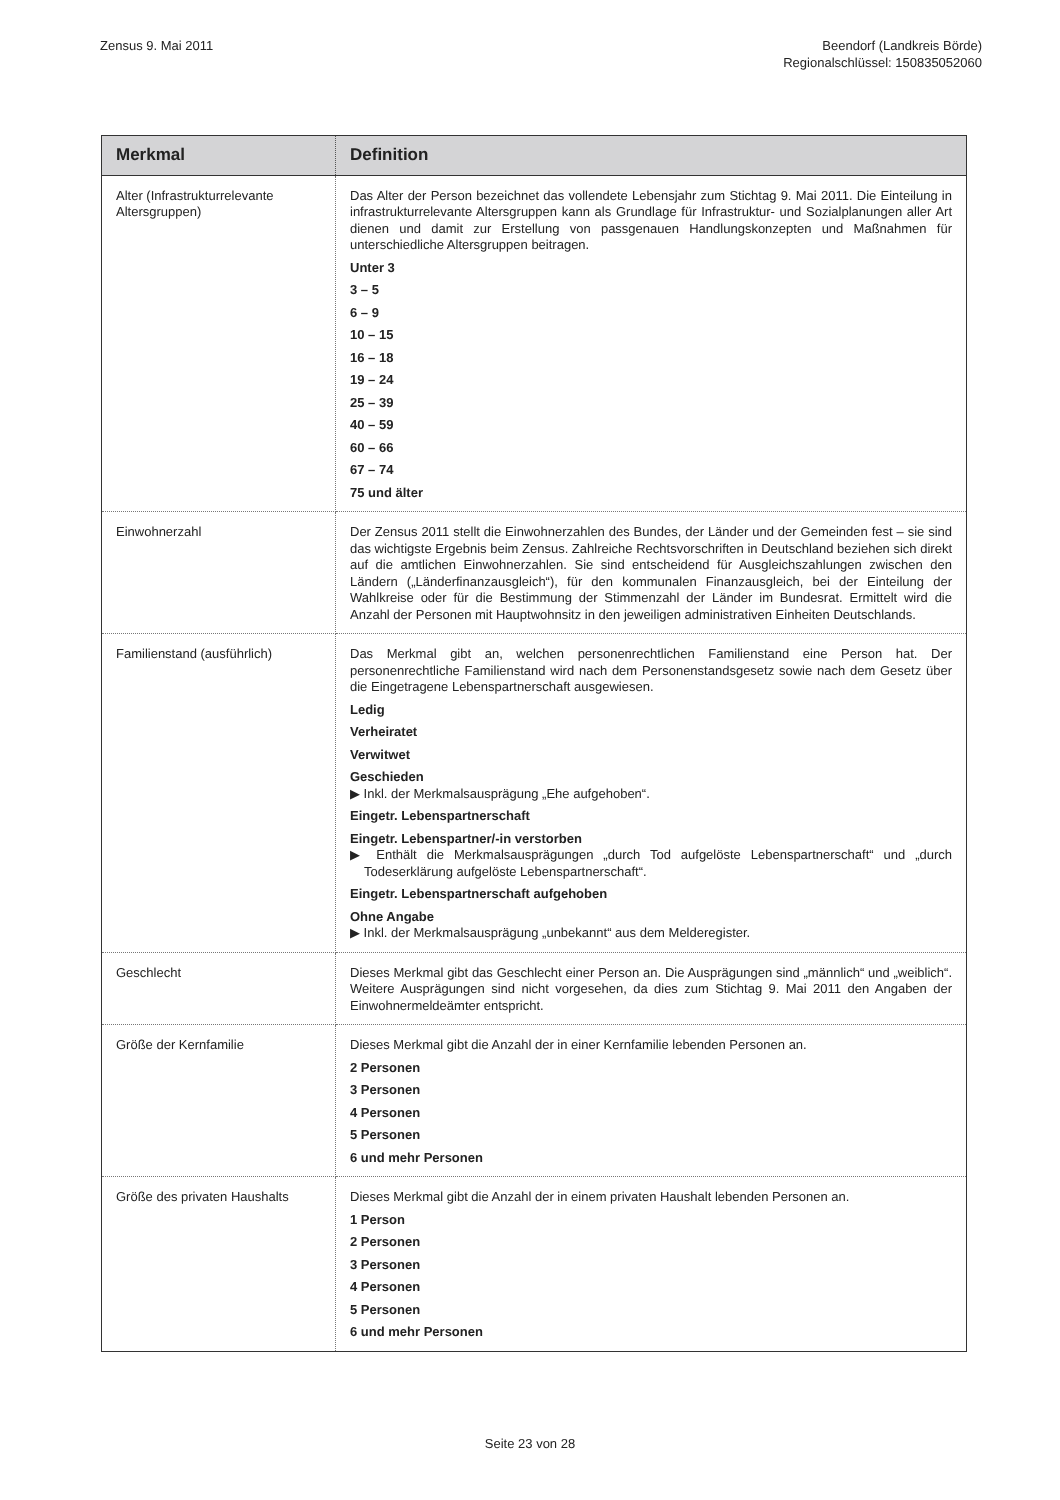Zensus 9. Mai 2011 Beendorf (Landkreis Börde)
Regionalschlüssel: 150835052060
| Merkmal | Definition |
| --- | --- |
| Alter (Infrastrukturrelevante Altersgruppen) | Das Alter der Person bezeichnet das vollendete Lebensjahr zum Stichtag 9. Mai 2011. Die Einteilung in infrastrukturrelevante Altersgruppen kann als Grundlage für Infrastruktur- und Sozialplanungen aller Art dienen und damit zur Erstellung von passgenauen Handlungskonzepten und Maßnahmen für unterschiedliche Altersgruppen beitragen. Unter 3 3 – 5 6 – 9 10 – 15 16 – 18 19 – 24 25 – 39 40 – 59 60 – 66 67 – 74 75 und älter |
| Einwohnerzahl | Der Zensus 2011 stellt die Einwohnerzahlen des Bundes, der Länder und der Gemeinden fest – sie sind das wichtigste Ergebnis beim Zensus. Zahlreiche Rechtsvorschriften in Deutschland beziehen sich direkt auf die amtlichen Einwohnerzahlen. Sie sind entscheidend für Ausgleichszahlungen zwischen den Ländern („Länderfinanzausgleich“), für den kommunalen Finanzausgleich, bei der Einteilung der Wahlkreise oder für die Bestimmung der Stimmenzahl der Länder im Bundesrat. Ermittelt wird die Anzahl der Personen mit Hauptwohnsitz in den jeweiligen administrativen Einheiten Deutschlands. |
| Familienstand (ausführlich) | Das Merkmal gibt an, welchen personenrechtlichen Familienstand eine Person hat. Der personenrechtliche Familienstand wird nach dem Personenstandsgesetz sowie nach dem Gesetz über die Eingetragene Lebenspartnerschaft ausgewiesen. Ledig Verheiratet Verwitwet Geschieden ▶ Inkl. der Merkmalsausprägung „Ehe aufgehoben“. Eingetr. Lebenspartnerschaft Eingetr. Lebenspartner/-in verstorben ▶ Enthält die Merkmalsausprägungen „durch Tod aufgelöste Lebenspartnerschaft“ und „durch Todeserklärung aufgelöste Lebenspartnerschaft“. Eingetr. Lebenspartnerschaft aufgehoben Ohne Angabe ▶ Inkl. der Merkmalsausprägung „unbekannt“ aus dem Melderegister. |
| Geschlecht | Dieses Merkmal gibt das Geschlecht einer Person an. Die Ausprägungen sind „männlich“ und „weiblich“. Weitere Ausprägungen sind nicht vorgesehen, da dies zum Stichtag 9. Mai 2011 den Angaben der Einwohnermeldeämter entspricht. |
| Größe der Kernfamilie | Dieses Merkmal gibt die Anzahl der in einer Kernfamilie lebenden Personen an. 2 Personen 3 Personen 4 Personen 5 Personen 6 und mehr Personen |
| Größe des privaten Haushalts | Dieses Merkmal gibt die Anzahl der in einem privaten Haushalt lebenden Personen an. 1 Person 2 Personen 3 Personen 4 Personen 5 Personen 6 und mehr Personen |
Seite 23 von 28